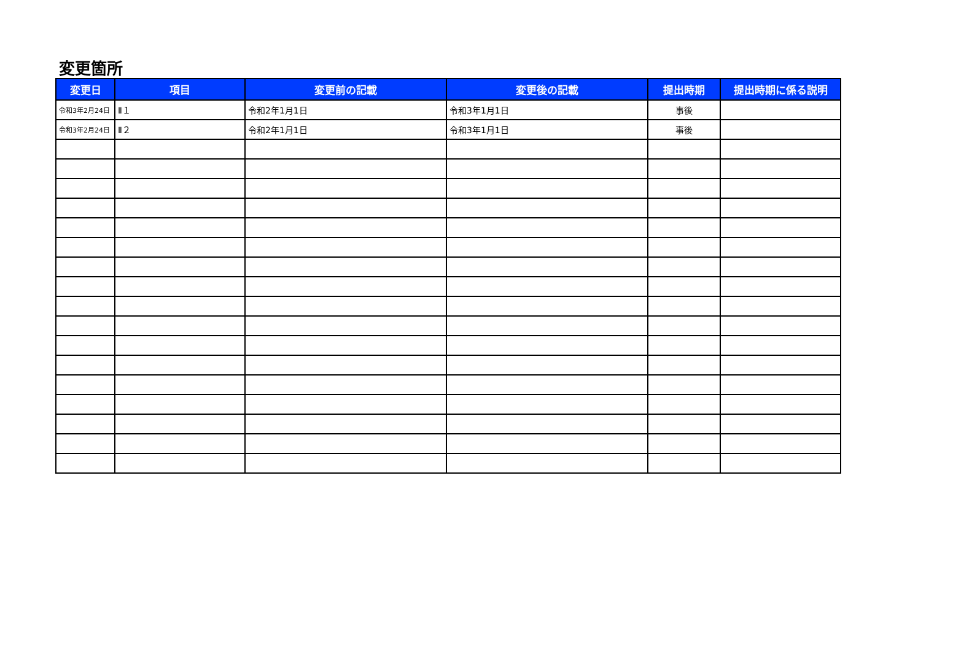変更箇所
| 変更日 | 項目 | 変更前の記載 | 変更後の記載 | 提出時期 | 提出時期に係る説明 |
| --- | --- | --- | --- | --- | --- |
| 令和3年2月24日 | Ⅱ１ | 令和2年1月1日 | 令和3年1月1日 | 事後 | |
| 令和3年2月24日 | Ⅱ２ | 令和2年1月1日 | 令和3年1月1日 | 事後 | |